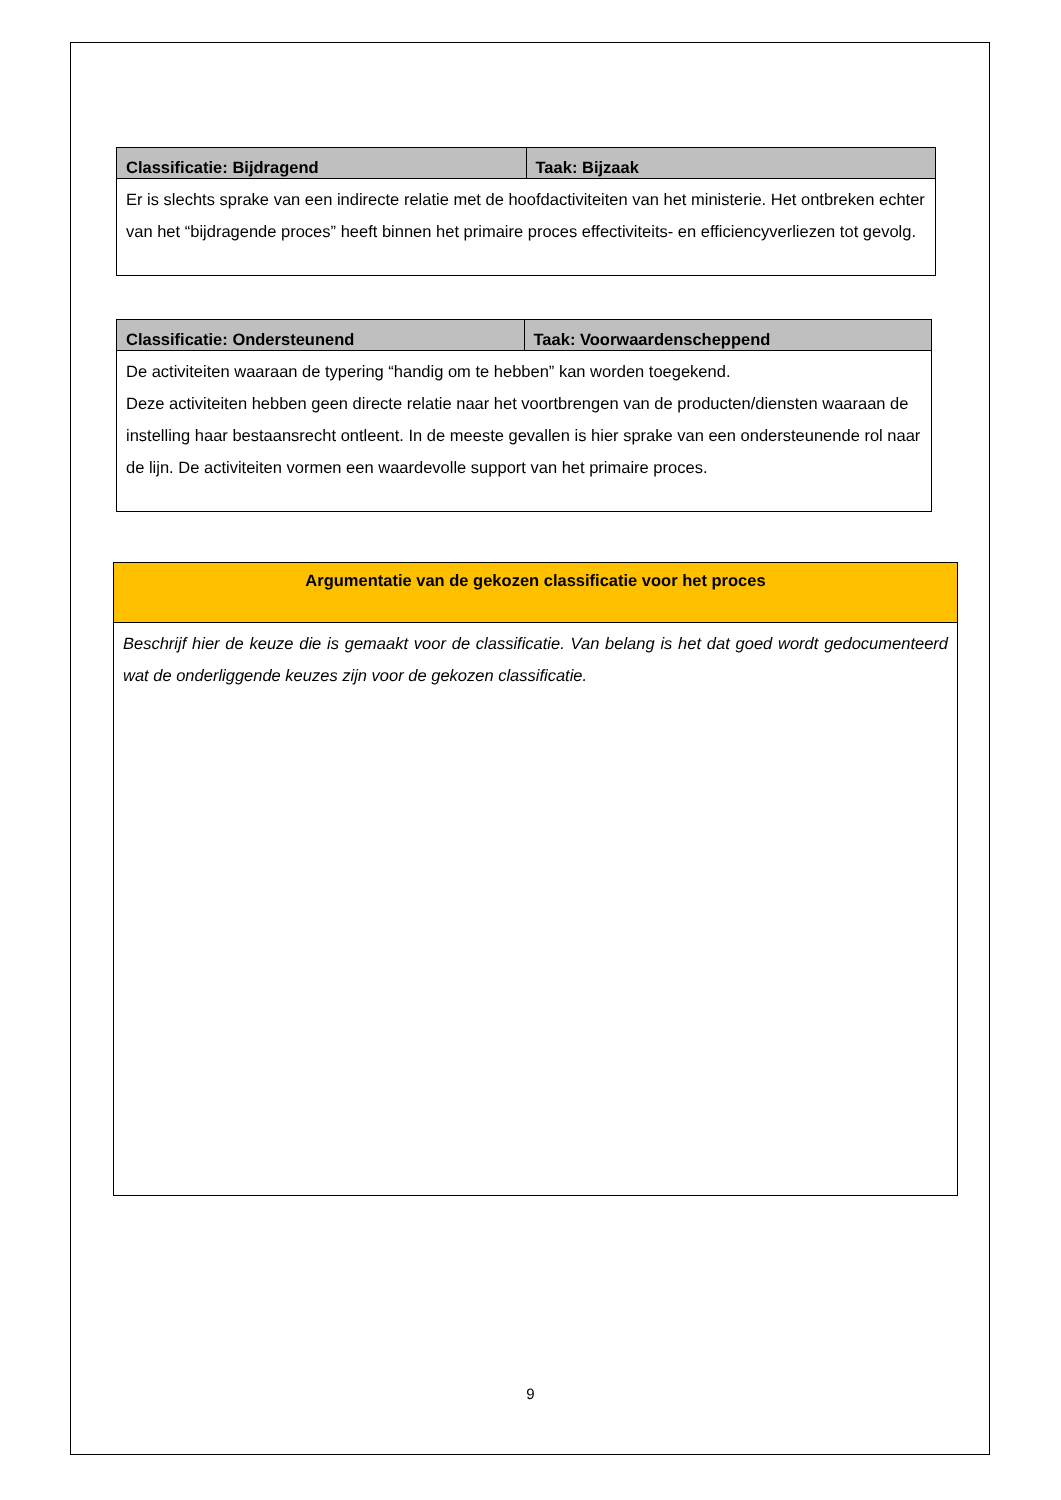| Classificatie: Bijdragend | Taak: Bijzaak |
| --- | --- |
| Er is slechts sprake van een indirecte relatie met de hoofdactiviteiten van het ministerie. Het ontbreken echter van het “bijdragende proces” heeft binnen het primaire proces effectiviteits- en efficiencyverliezen tot gevolg. | |
| Classificatie: Ondersteunend | Taak: Voorwaardenscheppend |
| --- | --- |
| De activiteiten waaraan de typering “handig om te hebben” kan worden toegekend. Deze activiteiten hebben geen directe relatie naar het voortbrengen van de producten/diensten waaraan de instelling haar bestaansrecht ontleent. In de meeste gevallen is hier sprake van een ondersteunende rol naar de lijn. De activiteiten vormen een waardevolle support van het primaire proces. | |
| Argumentatie van de gekozen classificatie voor het proces |
| --- |
| Beschrijf hier de keuze die is gemaakt voor de classificatie. Van belang is het dat goed wordt gedocumenteerd wat de onderliggende keuzes zijn voor de gekozen classificatie. |
9